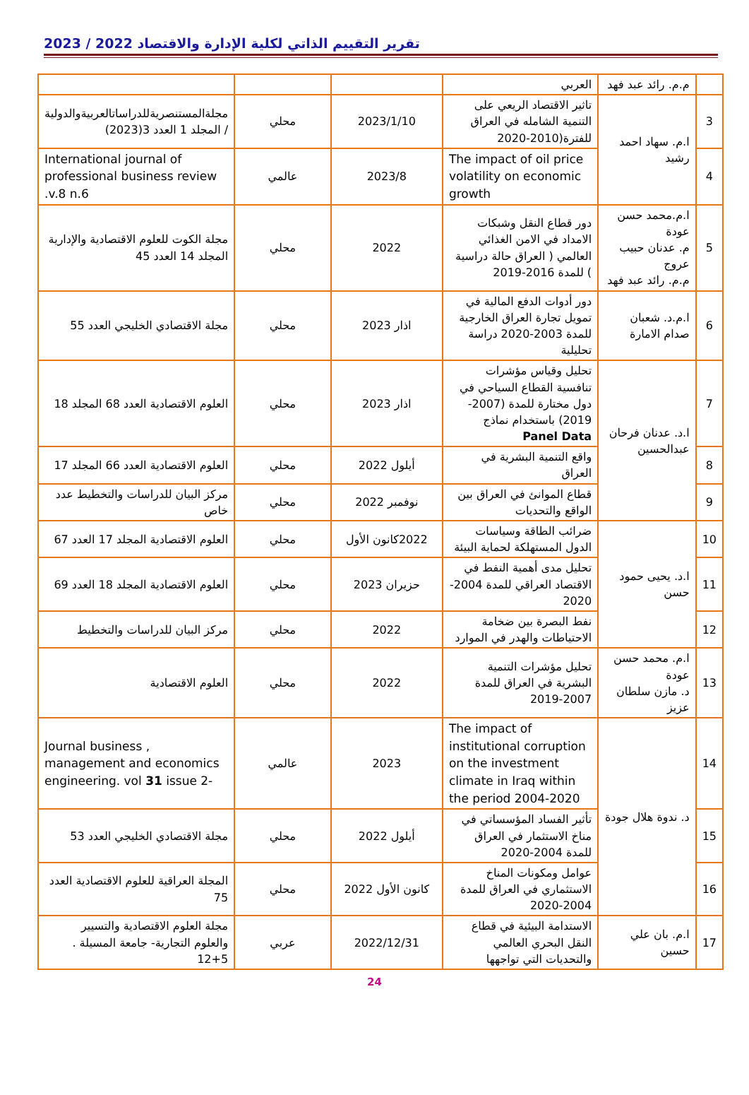تقرير التقييم الذاتي لكلية الإدارة والاقتصاد 2022 / 2023
| | م.م. رائد عبد فهد | العربي | | | |
| 3 | ا.م. سهاد احمد رشيد | تاثير الاقتصاد الريعي على التنمية الشامله في العراق للفترة(2010-2020 | 2023/1/10 | محلي | مجلةالمستنصريةللدراساتالعربيةوالدولية / المجلد 1 العدد 3(2023) |
| 4 | | The impact of oil price volatility on economic growth | 2023/8 | عالمي | International journal of professional business review .v.8 n.6 |
| 5 | ا.م.محمد حسن عودة م. عدنان حبيب عروج م.م. رائد عبد فهد | دور قطاع النقل وشبكات الامداد في الامن الغذائي العالمي ( العراق حالة دراسية ) للمدة 2016-2019 | 2022 | محلي | مجلة الكوت للعلوم الاقتصادية والإدارية المجلد 14 العدد 45 |
| 6 | ا.م.د. شعبان صدام الامارة | دور أدوات الدفع المالية في تمويل تجارة العراق الخارجية للمدة 2003-2020 دراسة تحليلية | اذار 2023 | محلي | مجلة الاقتصادي الخليجي العدد 55 |
| 7 | ا.د. عدنان فرحان عبدالحسين | تحليل وقياس مؤشرات تنافسية القطاع السياحي في دول مختارة للمدة (2007-2019) باستخدام نماذج Panel Data | اذار 2023 | محلي | العلوم الاقتصادية العدد 68 المجلد 18 |
| 8 | | واقع التنمية البشرية في العراق | أيلول 2022 | محلي | العلوم الاقتصادية العدد 66 المجلد 17 |
| 9 | | قطاع الموانئ في العراق بين الواقع والتحديات | نوفمبر 2022 | محلي | مركز البيان للدراسات والتخطيط عدد خاص |
| 10 | ا.د. يحيى حمود حسن | ضرائب الطاقة وسياسات الدول المستهلكة لحماية البيئة | 2022كانون الأول | محلي | العلوم الاقتصادية المجلد 17 العدد 67 |
| 11 | | تحليل مدى أهمية النفط في الاقتصاد العراقي للمدة 2004-2020 | حزيران 2023 | محلي | العلوم الاقتصادية المجلد 18 العدد 69 |
| 12 | | نفط البصرة بين ضخامة الاحتياطات والهدر في الموارد | 2022 | محلي | مركز البيان للدراسات والتخطيط |
| 13 | ا.م. محمد حسن عودة د. مازن سلطان عزيز | تحليل مؤشرات التنمية البشرية في العراق للمدة 2007-2019 | 2022 | محلي | العلوم الاقتصادية |
| 14 | د. ندوة هلال جودة | The impact of institutional corruption on the investment climate in Iraq within the period 2004-2020 | 2023 | عالمي | Journal business , management and economics engineering. vol 31 issue 2- |
| 15 | | تأثير الفساد المؤسساتي في مناخ الاستثمار في العراق للمدة 2004-2020 | أيلول 2022 | محلي | مجلة الاقتصادي الخليجي العدد 53 |
| 16 | | عوامل ومكونات المناخ الاستثماري في العراق للمدة 2004-2020 | كانون الأول 2022 | محلي | المجلة العراقية للعلوم الاقتصادية العدد 75 |
| 17 | ا.م. بان علي حسين | الاستدامة البيئية في قطاع النقل البحري العالمي والتحديات التي تواجهها | 2022/12/31 | عربي | مجلة العلوم الاقتصادية والتسيير والعلوم التجارية- جامعة المسيلة . 5+12 |
24